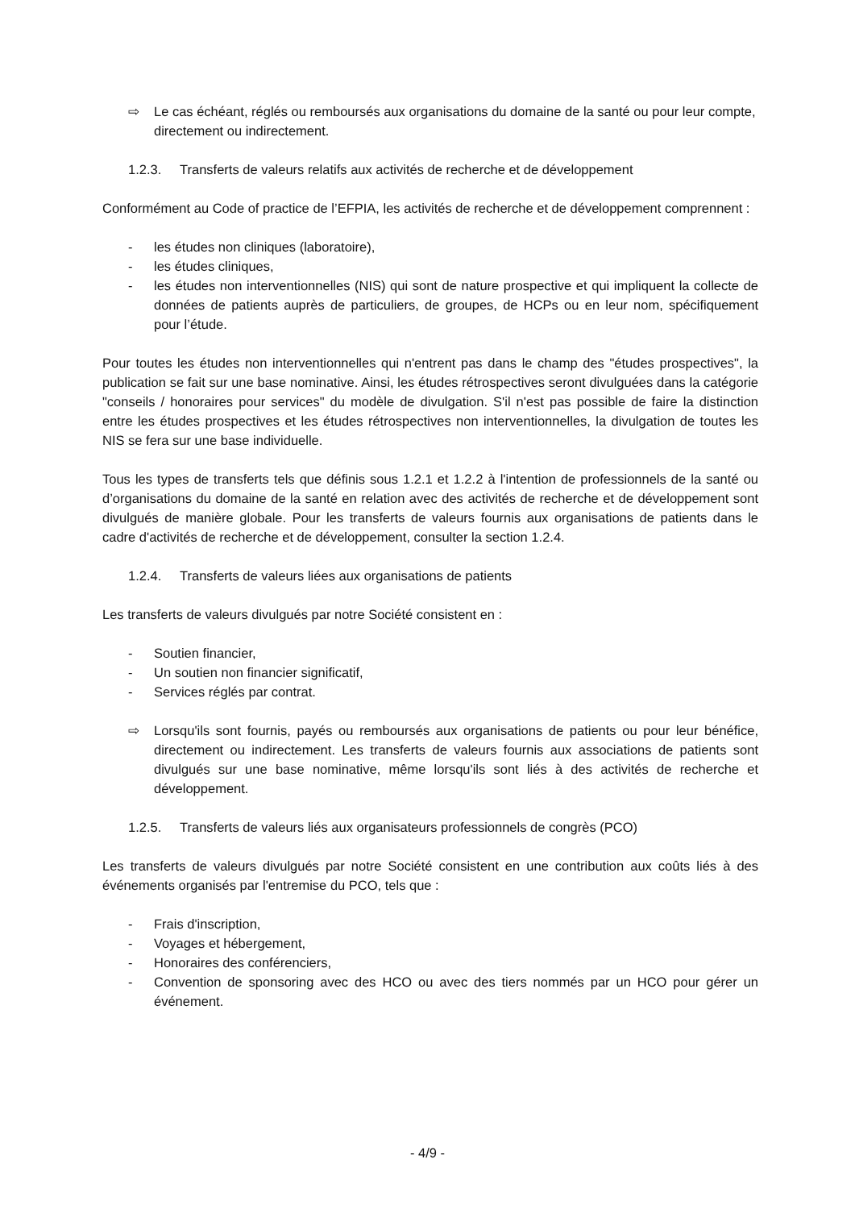⇨ Le cas échéant, réglés ou remboursés aux organisations du domaine de la santé ou pour leur compte, directement ou indirectement.
1.2.3. Transferts de valeurs relatifs aux activités de recherche et de développement
Conformément au Code of practice de l’EFPIA, les activités de recherche et de développement comprennent :
- les études non cliniques (laboratoire),
- les études cliniques,
- les études non interventionnelles (NIS) qui sont de nature prospective et qui impliquent la collecte de données de patients auprès de particuliers, de groupes, de HCPs ou en leur nom, spécifiquement pour l’étude.
Pour toutes les études non interventionnelles qui n'entrent pas dans le champ des "études prospectives", la publication se fait sur une base nominative. Ainsi, les études rétrospectives seront divulguées dans la catégorie "conseils / honoraires pour services" du modèle de divulgation. S'il n'est pas possible de faire la distinction entre les études prospectives et les études rétrospectives non interventionnelles, la divulgation de toutes les NIS se fera sur une base individuelle.
Tous les types de transferts tels que définis sous 1.2.1 et 1.2.2 à l'intention de professionnels de la santé ou d’organisations du domaine de la santé en relation avec des activités de recherche et de développement sont divulgués de manière globale. Pour les transferts de valeurs fournis aux organisations de patients dans le cadre d'activités de recherche et de développement, consulter la section 1.2.4.
1.2.4. Transferts de valeurs liées aux organisations de patients
Les transferts de valeurs divulgués par notre Société consistent en :
- Soutien financier,
- Un soutien non financier significatif,
- Services réglés par contrat.
⇨ Lorsqu'ils sont fournis, payés ou remboursés aux organisations de patients ou pour leur bénéfice, directement ou indirectement. Les transferts de valeurs fournis aux associations de patients sont divulgués sur une base nominative, même lorsqu'ils sont liés à des activités de recherche et développement.
1.2.5. Transferts de valeurs liés aux organisateurs professionnels de congrès (PCO)
Les transferts de valeurs divulgués par notre Société consistent en une contribution aux coûts liés à des événements organisés par l'entremise du PCO, tels que :
- Frais d'inscription,
- Voyages et hébergement,
- Honoraires des conférenciers,
- Convention de sponsoring avec des HCO ou avec des tiers nommés par un HCO pour gérer un événement.
- 4/9 -